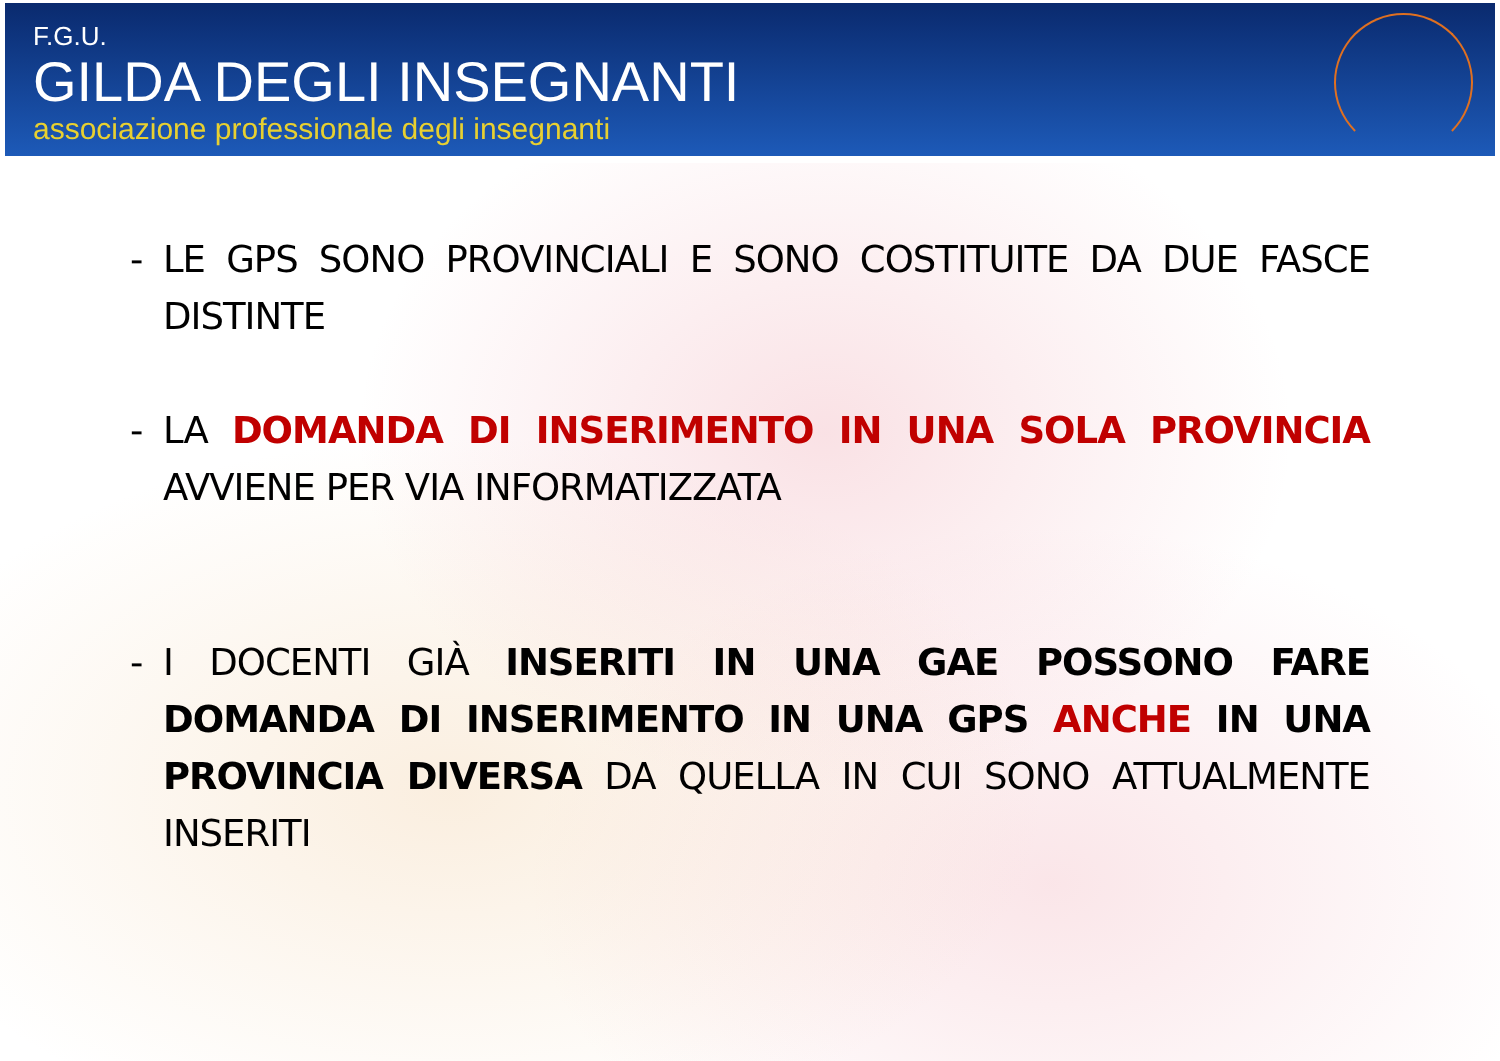F.G.U.
GILDA DEGLI INSEGNANTI
associazione professionale degli insegnanti
- LE GPS SONO PROVINCIALI E SONO COSTITUITE DA DUE FASCE DISTINTE
- LA DOMANDA DI INSERIMENTO IN UNA SOLA PROVINCIA AVVIENE PER VIA INFORMATIZZATA
- I DOCENTI GIÀ INSERITI IN UNA GAE POSSONO FARE DOMANDA DI INSERIMENTO IN UNA GPS ANCHE IN UNA PROVINCIA DIVERSA DA QUELLA IN CUI SONO ATTUALMENTE INSERITI